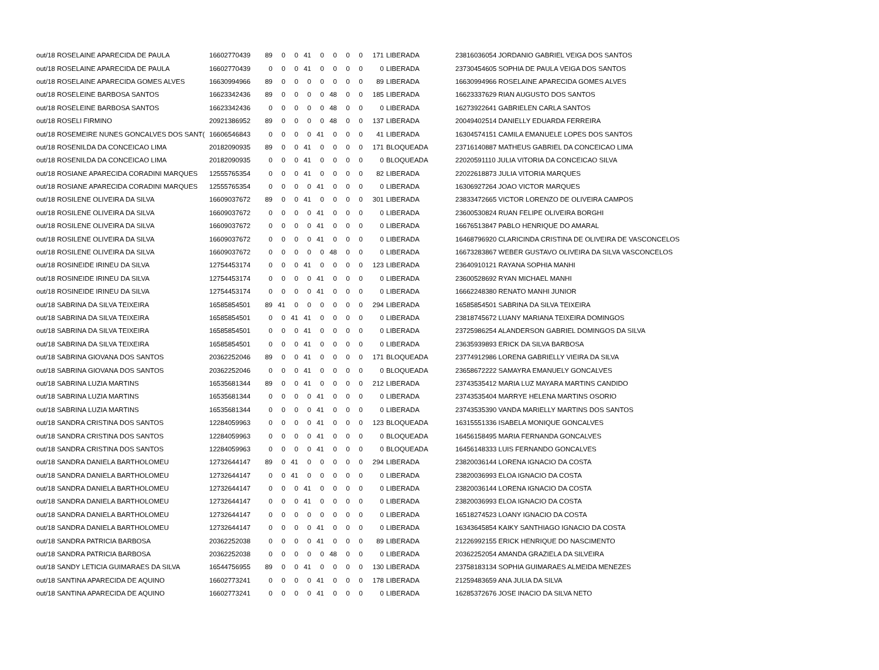| out/18 ROSELAINE APARECIDA DE PAULA | 16602770439 | 89 | 0 | 0 | 41 | 0 | 0 | 0 | 0 | 171 | LIBERADA | 23816036054 JORDANIO GABRIEL VEIGA DOS SANTOS |
| out/18 ROSELAINE APARECIDA DE PAULA | 16602770439 | 0 | 0 | 0 | 41 | 0 | 0 | 0 | 0 | 0 | LIBERADA | 23730454605 SOPHIA DE PAULA VEIGA DOS SANTOS |
| out/18 ROSELAINE APARECIDA GOMES ALVES | 16630994966 | 89 | 0 | 0 | 0 | 0 | 0 | 0 | 0 | 89 | LIBERADA | 16630994966 ROSELAINE APARECIDA GOMES ALVES |
| out/18 ROSELEINE BARBOSA SANTOS | 16623342436 | 89 | 0 | 0 | 0 | 0 | 48 | 0 | 0 | 185 | LIBERADA | 16623337629 RIAN AUGUSTO DOS SANTOS |
| out/18 ROSELEINE BARBOSA SANTOS | 16623342436 | 0 | 0 | 0 | 0 | 0 | 48 | 0 | 0 | 0 | LIBERADA | 16273922641 GABRIELEN CARLA SANTOS |
| out/18 ROSELI FIRMINO | 20921386952 | 89 | 0 | 0 | 0 | 0 | 48 | 0 | 0 | 137 | LIBERADA | 20049402514 DANIELLY EDUARDA FERREIRA |
| out/18 ROSEMEIRE NUNES GONCALVES DOS SANT( | 16606546843 | 0 | 0 | 0 | 0 | 41 | 0 | 0 | 0 | 41 | LIBERADA | 16304574151 CAMILA EMANUELE LOPES DOS SANTOS |
| out/18 ROSENILDA DA CONCEICAO LIMA | 20182090935 | 89 | 0 | 0 | 41 | 0 | 0 | 0 | 0 | 171 | BLOQUEADA | 23716140887 MATHEUS GABRIEL DA CONCEICAO LIMA |
| out/18 ROSENILDA DA CONCEICAO LIMA | 20182090935 | 0 | 0 | 0 | 41 | 0 | 0 | 0 | 0 | 0 | BLOQUEADA | 22020591110 JULIA VITORIA DA CONCEICAO SILVA |
| out/18 ROSIANE APARECIDA CORADINI MARQUES | 12555765354 | 0 | 0 | 0 | 41 | 0 | 0 | 0 | 0 | 82 | LIBERADA | 22022618873 JULIA VITORIA MARQUES |
| out/18 ROSIANE APARECIDA CORADINI MARQUES | 12555765354 | 0 | 0 | 0 | 0 | 41 | 0 | 0 | 0 | 0 | LIBERADA | 16306927264 JOAO VICTOR MARQUES |
| out/18 ROSILENE OLIVEIRA DA SILVA | 16609037672 | 89 | 0 | 0 | 41 | 0 | 0 | 0 | 0 | 301 | LIBERADA | 23833472665 VICTOR LORENZO DE OLIVEIRA CAMPOS |
| out/18 ROSILENE OLIVEIRA DA SILVA | 16609037672 | 0 | 0 | 0 | 0 | 41 | 0 | 0 | 0 | 0 | LIBERADA | 23600530824 RUAN FELIPE OLIVEIRA BORGHI |
| out/18 ROSILENE OLIVEIRA DA SILVA | 16609037672 | 0 | 0 | 0 | 0 | 41 | 0 | 0 | 0 | 0 | LIBERADA | 16676513847 PABLO HENRIQUE DO AMARAL |
| out/18 ROSILENE OLIVEIRA DA SILVA | 16609037672 | 0 | 0 | 0 | 0 | 41 | 0 | 0 | 0 | 0 | LIBERADA | 16468796920 CLARICINDA CRISTINA DE OLIVEIRA DE VASCONCELOS |
| out/18 ROSILENE OLIVEIRA DA SILVA | 16609037672 | 0 | 0 | 0 | 0 | 0 | 48 | 0 | 0 | 0 | LIBERADA | 16673283867 WEBER GUSTAVO OLIVEIRA DA SILVA VASCONCELOS |
| out/18 ROSINEIDE IRINEU DA SILVA | 12754453174 | 0 | 0 | 0 | 41 | 0 | 0 | 0 | 0 | 123 | LIBERADA | 23640910121 RAYANA SOPHIA MANHI |
| out/18 ROSINEIDE IRINEU DA SILVA | 12754453174 | 0 | 0 | 0 | 0 | 41 | 0 | 0 | 0 | 0 | LIBERADA | 23600528692 RYAN MICHAEL MANHI |
| out/18 ROSINEIDE IRINEU DA SILVA | 12754453174 | 0 | 0 | 0 | 0 | 41 | 0 | 0 | 0 | 0 | LIBERADA | 16662248380 RENATO MANHI JUNIOR |
| out/18 SABRINA DA SILVA TEIXEIRA | 16585854501 | 89 | 41 | 0 | 0 | 0 | 0 | 0 | 0 | 294 | LIBERADA | 16585854501 SABRINA DA SILVA TEIXEIRA |
| out/18 SABRINA DA SILVA TEIXEIRA | 16585854501 | 0 | 0 | 41 | 41 | 0 | 0 | 0 | 0 | 0 | LIBERADA | 23818745672 LUANY MARIANA TEIXEIRA DOMINGOS |
| out/18 SABRINA DA SILVA TEIXEIRA | 16585854501 | 0 | 0 | 0 | 41 | 0 | 0 | 0 | 0 | 0 | LIBERADA | 23725986254 ALANDERSON GABRIEL DOMINGOS DA SILVA |
| out/18 SABRINA DA SILVA TEIXEIRA | 16585854501 | 0 | 0 | 0 | 41 | 0 | 0 | 0 | 0 | 0 | LIBERADA | 23635939893 ERICK DA SILVA BARBOSA |
| out/18 SABRINA GIOVANA DOS SANTOS | 20362252046 | 89 | 0 | 0 | 41 | 0 | 0 | 0 | 0 | 171 | BLOQUEADA | 23774912986 LORENA GABRIELLY VIEIRA DA SILVA |
| out/18 SABRINA GIOVANA DOS SANTOS | 20362252046 | 0 | 0 | 0 | 41 | 0 | 0 | 0 | 0 | 0 | BLOQUEADA | 23658672222 SAMAYRA EMANUELY GONCALVES |
| out/18 SABRINA LUZIA MARTINS | 16535681344 | 89 | 0 | 0 | 41 | 0 | 0 | 0 | 0 | 212 | LIBERADA | 23743535412 MARIA LUZ MAYARA MARTINS CANDIDO |
| out/18 SABRINA LUZIA MARTINS | 16535681344 | 0 | 0 | 0 | 0 | 41 | 0 | 0 | 0 | 0 | LIBERADA | 23743535404 MARRYE HELENA MARTINS OSORIO |
| out/18 SABRINA LUZIA MARTINS | 16535681344 | 0 | 0 | 0 | 0 | 41 | 0 | 0 | 0 | 0 | LIBERADA | 23743535390 VANDA MARIELLY MARTINS DOS SANTOS |
| out/18 SANDRA CRISTINA DOS SANTOS | 12284059963 | 0 | 0 | 0 | 0 | 41 | 0 | 0 | 0 | 123 | BLOQUEADA | 16315551336 ISABELA MONIQUE GONCALVES |
| out/18 SANDRA CRISTINA DOS SANTOS | 12284059963 | 0 | 0 | 0 | 0 | 41 | 0 | 0 | 0 | 0 | BLOQUEADA | 16456158495 MARIA FERNANDA GONCALVES |
| out/18 SANDRA CRISTINA DOS SANTOS | 12284059963 | 0 | 0 | 0 | 0 | 41 | 0 | 0 | 0 | 0 | BLOQUEADA | 16456148333 LUIS FERNANDO GONCALVES |
| out/18 SANDRA DANIELA BARTHOLOMEU | 12732644147 | 89 | 0 | 41 | 0 | 0 | 0 | 0 | 0 | 294 | LIBERADA | 23820036144 LORENA IGNACIO DA COSTA |
| out/18 SANDRA DANIELA BARTHOLOMEU | 12732644147 | 0 | 0 | 41 | 0 | 0 | 0 | 0 | 0 | 0 | LIBERADA | 23820036993 ELOA IGNACIO DA COSTA |
| out/18 SANDRA DANIELA BARTHOLOMEU | 12732644147 | 0 | 0 | 0 | 41 | 0 | 0 | 0 | 0 | 0 | LIBERADA | 23820036144 LORENA IGNACIO DA COSTA |
| out/18 SANDRA DANIELA BARTHOLOMEU | 12732644147 | 0 | 0 | 0 | 41 | 0 | 0 | 0 | 0 | 0 | LIBERADA | 23820036993 ELOA IGNACIO DA COSTA |
| out/18 SANDRA DANIELA BARTHOLOMEU | 12732644147 | 0 | 0 | 0 | 0 | 0 | 0 | 0 | 0 | 0 | LIBERADA | 16518274523 LOANY IGNACIO DA COSTA |
| out/18 SANDRA DANIELA BARTHOLOMEU | 12732644147 | 0 | 0 | 0 | 0 | 41 | 0 | 0 | 0 | 0 | LIBERADA | 16343645854 KAIKY SANTHIAGO IGNACIO DA COSTA |
| out/18 SANDRA PATRICIA BARBOSA | 20362252038 | 0 | 0 | 0 | 0 | 41 | 0 | 0 | 0 | 89 | LIBERADA | 21226992155 ERICK HENRIQUE DO NASCIMENTO |
| out/18 SANDRA PATRICIA BARBOSA | 20362252038 | 0 | 0 | 0 | 0 | 0 | 48 | 0 | 0 | 0 | LIBERADA | 20362252054 AMANDA GRAZIELA DA SILVEIRA |
| out/18 SANDY LETICIA GUIMARAES DA SILVA | 16544756955 | 89 | 0 | 0 | 41 | 0 | 0 | 0 | 0 | 130 | LIBERADA | 23758183134 SOPHIA GUIMARAES ALMEIDA MENEZES |
| out/18 SANTINA APARECIDA DE AQUINO | 16602773241 | 0 | 0 | 0 | 0 | 41 | 0 | 0 | 0 | 178 | LIBERADA | 21259483659 ANA JULIA DA SILVA |
| out/18 SANTINA APARECIDA DE AQUINO | 16602773241 | 0 | 0 | 0 | 0 | 41 | 0 | 0 | 0 | 0 | LIBERADA | 16285372676 JOSE INACIO DA SILVA NETO |